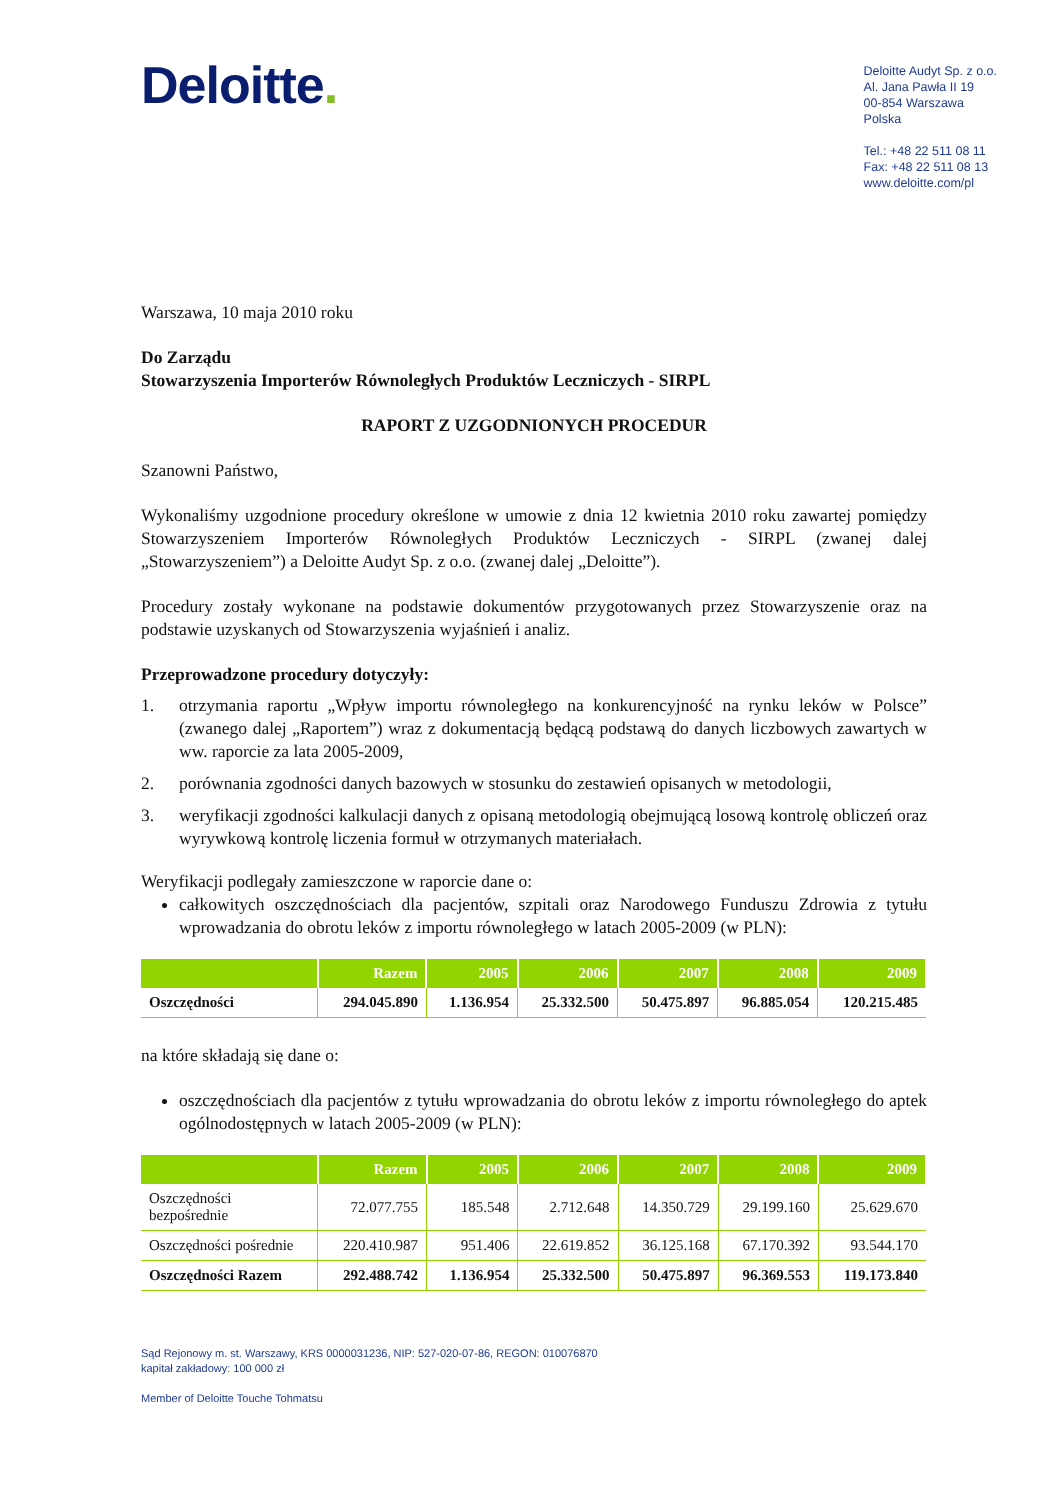Deloitte.
Deloitte Audyt Sp. z o.o.
Al. Jana Pawła II 19
00-854 Warszawa
Polska
Tel.: +48 22 511 08 11
Fax: +48 22 511 08 13
www.deloitte.com/pl
Warszawa, 10 maja 2010 roku
Do Zarządu
Stowarzyszenia Importerów Równoległych Produktów Leczniczych - SIRPL
RAPORT Z UZGODNIONYCH PROCEDUR
Szanowni Państwo,
Wykonaliśmy uzgodnione procedury określone w umowie z dnia 12 kwietnia 2010 roku zawartej pomiędzy Stowarzyszeniem Importerów Równoległych Produktów Leczniczych - SIRPL (zwanej dalej „Stowarzyszeniem”) a Deloitte Audyt Sp. z o.o. (zwanej dalej „Deloitte”).
Procedury zostały wykonane na podstawie dokumentów przygotowanych przez Stowarzyszenie oraz na podstawie uzyskanych od Stowarzyszenia wyjaśnień i analiz.
Przeprowadzone procedury dotyczyły:
1. otrzymania raportu „Wpływ importu równoległego na konkurencyjność na rynku leków w Polsce” (zwanego dalej „Raportem”) wraz z dokumentacją będącą podstawą do danych liczbowych zawartych w ww. raporcie za lata 2005-2009,
2. porównania zgodności danych bazowych w stosunku do zestawień opisanych w metodologii,
3. weryfikacji zgodności kalkulacji danych z opisaną metodologią obejmującą losową kontrolę obliczeń oraz wyrywkową kontrolę liczenia formuł w otrzymanych materiałach.
Weryfikacji podlegały zamieszczone w raporcie dane o:
całkowitych oszczędnościach dla pacjentów, szpitali oraz Narodowego Funduszu Zdrowia z tytułu wprowadzania do obrotu leków z importu równoległego w latach 2005-2009 (w PLN):
| | Razem | 2005 | 2006 | 2007 | 2008 | 2009 |
| --- | --- | --- | --- | --- | --- | --- |
| Oszczędności | 294.045.890 | 1.136.954 | 25.332.500 | 50.475.897 | 96.885.054 | 120.215.485 |
na które składają się dane o:
oszczędnościach dla pacjentów z tytułu wprowadzania do obrotu leków z importu równoległego do aptek ogólnodostępnych w latach 2005-2009 (w PLN):
| | Razem | 2005 | 2006 | 2007 | 2008 | 2009 |
| --- | --- | --- | --- | --- | --- | --- |
| Oszczędności bezpośrednie | 72.077.755 | 185.548 | 2.712.648 | 14.350.729 | 29.199.160 | 25.629.670 |
| Oszczędności pośrednie | 220.410.987 | 951.406 | 22.619.852 | 36.125.168 | 67.170.392 | 93.544.170 |
| Oszczędności Razem | 292.488.742 | 1.136.954 | 25.332.500 | 50.475.897 | 96.369.553 | 119.173.840 |
Sąd Rejonowy m. st. Warszawy, KRS 0000031236, NIP: 527-020-07-86, REGON: 010076870
kapitał zakładowy: 100 000 zł
Member of Deloitte Touche Tohmatsu